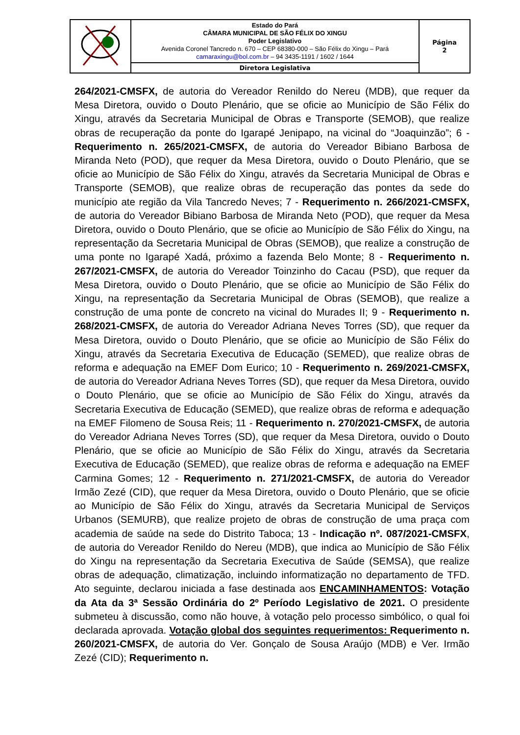| | Estado do Pará CÂMARA MUNICIPAL DE SÃO FÉLIX DO XINGU Poder Legislativo Avenida Coronel Tancredo n. 670 – CEP 68380-000 – São Félix do Xingu – Pará camaraxingu@bol.com.br – 94 3435-1191 / 1602 / 1644 | Página 2 |
| | Diretora Legislativa | |
264/2021-CMSFX, de autoria do Vereador Renildo do Nereu (MDB), que requer da Mesa Diretora, ouvido o Douto Plenário, que se oficie ao Município de São Félix do Xingu, através da Secretaria Municipal de Obras e Transporte (SEMOB), que realize obras de recuperação da ponte do Igarapé Jenipapo, na vicinal do “Joaquinzão”; 6 - Requerimento n. 265/2021-CMSFX, de autoria do Vereador Bibiano Barbosa de Miranda Neto (POD), que requer da Mesa Diretora, ouvido o Douto Plenário, que se oficie ao Município de São Félix do Xingu, através da Secretaria Municipal de Obras e Transporte (SEMOB), que realize obras de recuperação das pontes da sede do município ate região da Vila Tancredo Neves; 7 - Requerimento n. 266/2021-CMSFX, de autoria do Vereador Bibiano Barbosa de Miranda Neto (POD), que requer da Mesa Diretora, ouvido o Douto Plenário, que se oficie ao Município de São Félix do Xingu, na representação da Secretaria Municipal de Obras (SEMOB), que realize a construção de uma ponte no Igarapé Xadá, próximo a fazenda Belo Monte; 8 - Requerimento n. 267/2021-CMSFX, de autoria do Vereador Toinzinho do Cacau (PSD), que requer da Mesa Diretora, ouvido o Douto Plenário, que se oficie ao Município de São Félix do Xingu, na representação da Secretaria Municipal de Obras (SEMOB), que realize a construção de uma ponte de concreto na vicinal do Murades II; 9 - Requerimento n. 268/2021-CMSFX, de autoria do Vereador Adriana Neves Torres (SD), que requer da Mesa Diretora, ouvido o Douto Plenário, que se oficie ao Município de São Félix do Xingu, através da Secretaria Executiva de Educação (SEMED), que realize obras de reforma e adequação na EMEF Dom Eurico; 10 - Requerimento n. 269/2021-CMSFX, de autoria do Vereador Adriana Neves Torres (SD), que requer da Mesa Diretora, ouvido o Douto Plenário, que se oficie ao Município de São Félix do Xingu, através da Secretaria Executiva de Educação (SEMED), que realize obras de reforma e adequação na EMEF Filomeno de Sousa Reis; 11 - Requerimento n. 270/2021-CMSFX, de autoria do Vereador Adriana Neves Torres (SD), que requer da Mesa Diretora, ouvido o Douto Plenário, que se oficie ao Município de São Félix do Xingu, através da Secretaria Executiva de Educação (SEMED), que realize obras de reforma e adequação na EMEF Carmina Gomes; 12 - Requerimento n. 271/2021-CMSFX, de autoria do Vereador Irmão Zezé (CID), que requer da Mesa Diretora, ouvido o Douto Plenário, que se oficie ao Município de São Félix do Xingu, através da Secretaria Municipal de Serviços Urbanos (SEMURB), que realize projeto de obras de construção de uma praça com academia de saúde na sede do Distrito Taboca; 13 - Indicação nº. 087/2021-CMSFX, de autoria do Vereador Renildo do Nereu (MDB), que indica ao Município de São Félix do Xingu na representação da Secretaria Executiva de Saúde (SEMSA), que realize obras de adequação, climatização, incluindo informatização no departamento de TFD. Ato seguinte, declarou iniciada a fase destinada aos ENCAMINHAMENTOS: Votação da Ata da 3ª Sessão Ordinária do 2º Período Legislativo de 2021. O presidente submeteu à discussão, como não houve, à votação pelo processo simbólico, o qual foi declarada aprovada. Votação global dos seguintes requerimentos: Requerimento n. 260/2021-CMSFX, de autoria do Ver. Gonçalo de Sousa Araújo (MDB) e Ver. Irmão Zezé (CID); Requerimento n.